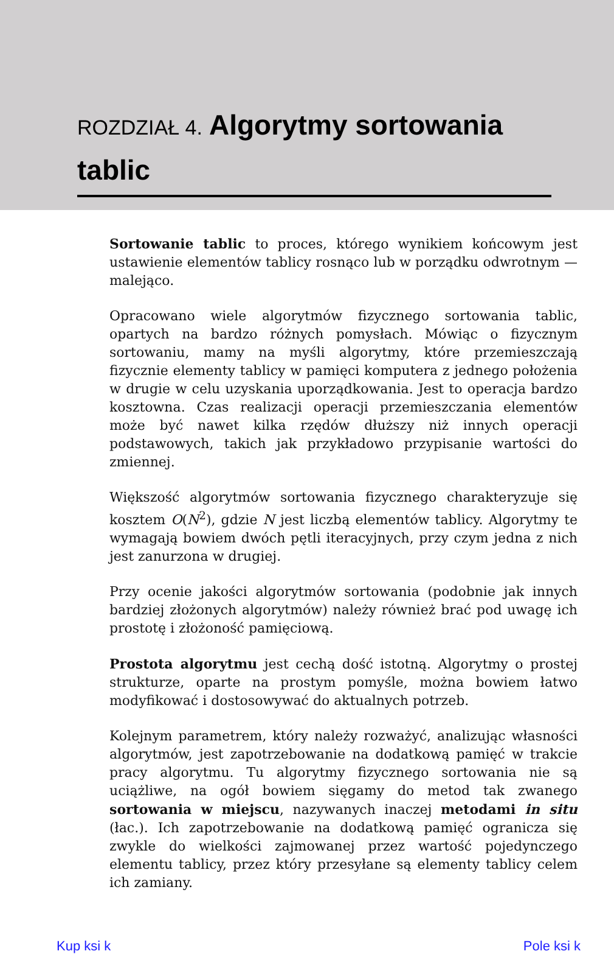ROZDZIAŁ 4. Algorytmy sortowania tablic
Sortowanie tablic to proces, którego wynikiem końcowym jest ustawienie elementów tablicy rosnąco lub w porządku odwrotnym — malejąco.
Opracowano wiele algorytmów fizycznego sortowania tablic, opartych na bardzo różnych pomysłach. Mówiąc o fizycznym sortowaniu, mamy na myśli algorytmy, które przemieszczają fizycznie elementy tablicy w pamięci komputera z jednego położenia w drugie w celu uzyskania uporządkowania. Jest to operacja bardzo kosztowna. Czas realizacji operacji przemieszczania elementów może być nawet kilka rzędów dłuższy niż innych operacji podstawowych, takich jak przykładowo przypisanie wartości do zmiennej.
Większość algorytmów sortowania fizycznego charakteryzuje się kosztem O(N<sup>2</sup>), gdzie N jest liczbą elementów tablicy. Algorytmy te wymagają bowiem dwóch pętli iteracyjnych, przy czym jedna z nich jest zanurzona w drugiej.
Przy ocenie jakości algorytmów sortowania (podobnie jak innych bardziej złożonych algorytmów) należy również brać pod uwagę ich prostotę i złożoność pamięciową.
Prostota algorytmu jest cechą dość istotną. Algorytmy o prostej strukturze, oparte na prostym pomyśle, można bowiem łatwo modyfikować i dostosowywać do aktualnych potrzeb.
Kolejnym parametrem, który należy rozważyć, analizując własności algorytmów, jest zapotrzebowanie na dodatkową pamięć w trakcie pracy algorytmu. Tu algorytmy fizycznego sortowania nie są uciążliwe, na ogół bowiem sięgamy do metod tak zwanego sortowania w miejscu, nazywanych inaczej metodami in situ (łac.). Ich zapotrzebowanie na dodatkową pamięć ogranicza się zwykle do wielkości zajmowanej przez wartość pojedynczego elementu tablicy, przez który przesyłane są elementy tablicy celem ich zamiany.
Kup ksi k Pole ksi k